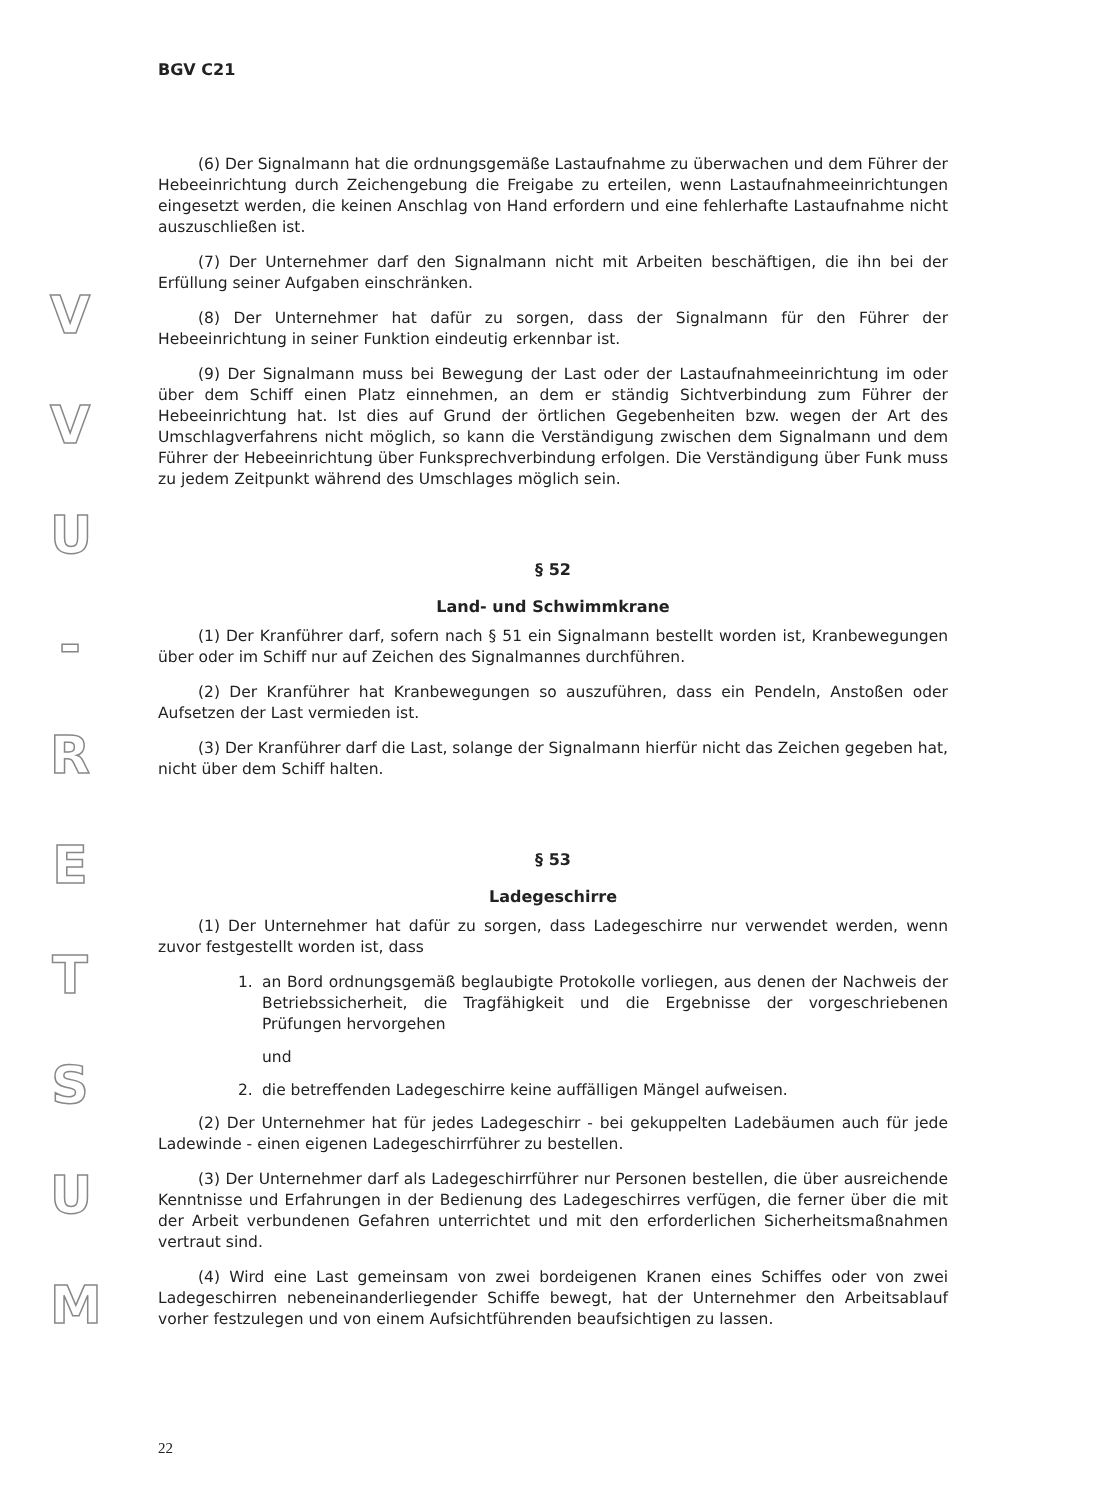V
V
U
-
R
E
T
S
U
M
BGV C21
(6) Der Signalmann hat die ordnungsgemäße Lastaufnahme zu überwachen und dem Führer der Hebeeinrichtung durch Zeichengebung die Freigabe zu erteilen, wenn Lastaufnahmeeinrichtungen eingesetzt werden, die keinen Anschlag von Hand erfordern und eine fehlerhafte Lastaufnahme nicht auszuschließen ist.
(7) Der Unternehmer darf den Signalmann nicht mit Arbeiten beschäftigen, die ihn bei der Erfüllung seiner Aufgaben einschränken.
(8) Der Unternehmer hat dafür zu sorgen, dass der Signalmann für den Führer der Hebeeinrichtung in seiner Funktion eindeutig erkennbar ist.
(9) Der Signalmann muss bei Bewegung der Last oder der Lastaufnahmeeinrichtung im oder über dem Schiff einen Platz einnehmen, an dem er ständig Sichtverbindung zum Führer der Hebeeinrichtung hat. Ist dies auf Grund der örtlichen Gegebenheiten bzw. wegen der Art des Umschlagverfahrens nicht möglich, so kann die Verständigung zwischen dem Signalmann und dem Führer der Hebeeinrichtung über Funksprechverbindung erfolgen. Die Verständigung über Funk muss zu jedem Zeitpunkt während des Umschlages möglich sein.
§ 52
Land- und Schwimmkrane
(1) Der Kranführer darf, sofern nach § 51 ein Signalmann bestellt worden ist, Kranbewegungen über oder im Schiff nur auf Zeichen des Signalmannes durchführen.
(2) Der Kranführer hat Kranbewegungen so auszuführen, dass ein Pendeln, Anstoßen oder Aufsetzen der Last vermieden ist.
(3) Der Kranführer darf die Last, solange der Signalmann hierfür nicht das Zeichen gegeben hat, nicht über dem Schiff halten.
§ 53
Ladegeschirre
(1) Der Unternehmer hat dafür zu sorgen, dass Ladegeschirre nur verwendet werden, wenn zuvor festgestellt worden ist, dass
1. an Bord ordnungsgemäß beglaubigte Protokolle vorliegen, aus denen der Nachweis der Betriebssicherheit, die Tragfähigkeit und die Ergebnisse der vorgeschriebenen Prüfungen hervorgehen
und
2. die betreffenden Ladegeschirre keine auffälligen Mängel aufweisen.
(2) Der Unternehmer hat für jedes Ladegeschirr - bei gekuppelten Ladebäumen auch für jede Ladewinde - einen eigenen Ladegeschirrführer zu bestellen.
(3) Der Unternehmer darf als Ladegeschirrführer nur Personen bestellen, die über ausreichende Kenntnisse und Erfahrungen in der Bedienung des Ladegeschirres verfügen, die ferner über die mit der Arbeit verbundenen Gefahren unterrichtet und mit den erforderlichen Sicherheitsmaßnahmen vertraut sind.
(4) Wird eine Last gemeinsam von zwei bordeigenen Kranen eines Schiffes oder von zwei Ladegeschirren nebeneinanderliegender Schiffe bewegt, hat der Unternehmer den Arbeitsablauf vorher festzulegen und von einem Aufsichtführenden beaufsichtigen zu lassen.
22